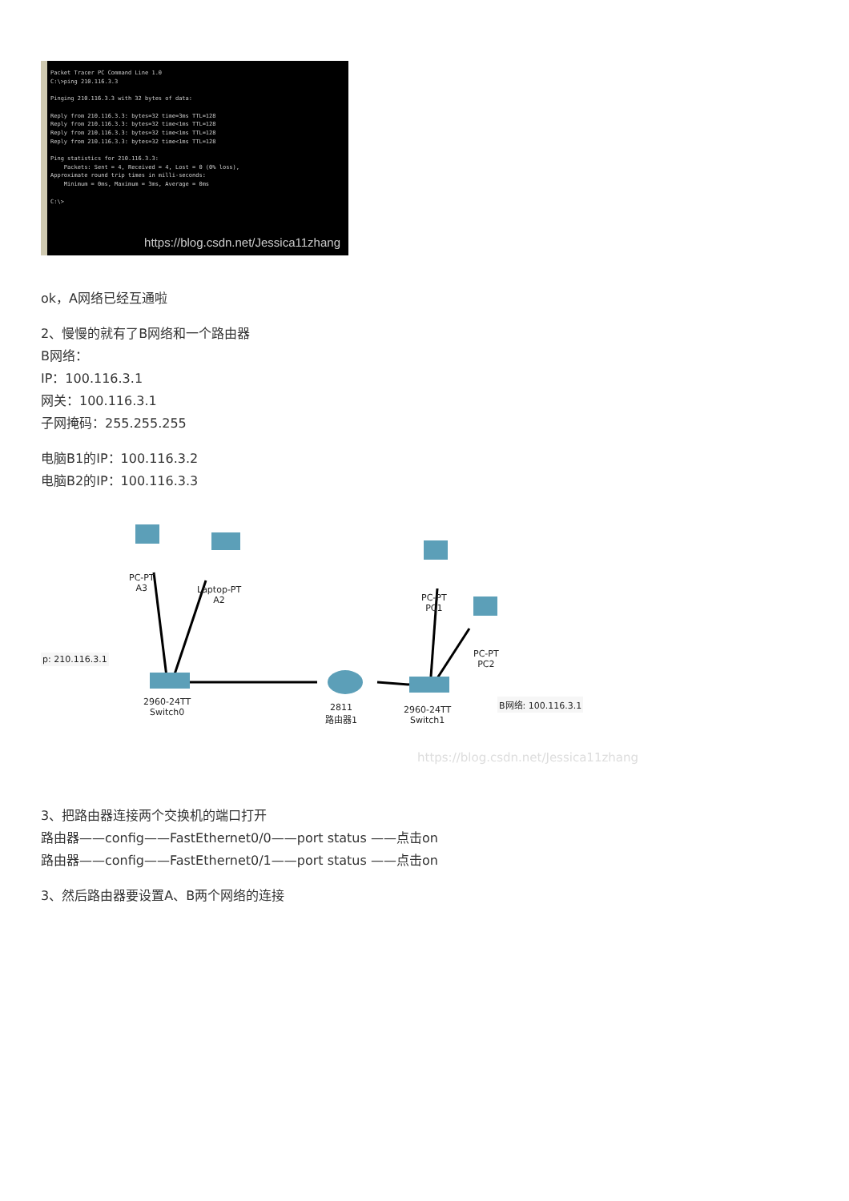Packet Tracer PC Command Line 1.0
C:\>ping 210.116.3.3

Pinging 210.116.3.3 with 32 bytes of data:

Reply from 210.116.3.3: bytes=32 time=3ms TTL=128
Reply from 210.116.3.3: bytes=32 time<1ms TTL=128
Reply from 210.116.3.3: bytes=32 time<1ms TTL=128
Reply from 210.116.3.3: bytes=32 time<1ms TTL=128

Ping statistics for 210.116.3.3:
    Packets: Sent = 4, Received = 4, Lost = 0 (0% loss),
Approximate round trip times in milli-seconds:
    Minimum = 0ms, Maximum = 3ms, Average = 0ms

C:\>
https://blog.csdn.net/Jessica11zhang
ok，A网络已经互通啦
2、慢慢的就有了B网络和一个路由器
B网络：
IP：100.116.3.1
网关：100.116.3.1
子网掩码：255.255.255
电脑B1的IP：100.116.3.2
电脑B2的IP：100.116.3.3
p: 210.116.3.1
PC-PT
A3
Laptop-PT
A2
PC-PT
PC1
PC-PT
PC2
B网络: 100.116.3.1
2960-24TT
Switch0
2811
路由器1
2960-24TT
Switch1
https://blog.csdn.net/Jessica11zhang
3、把路由器连接两个交换机的端口打开
路由器——config——FastEthernet0/0——port status ——点击on
路由器——config——FastEthernet0/1——port status ——点击on
3、然后路由器要设置A、B两个网络的连接